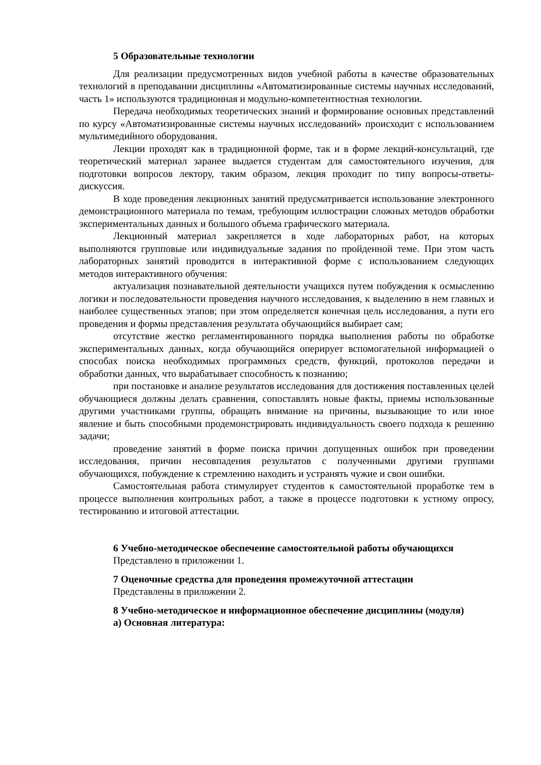5 Образовательные технологии
Для реализации предусмотренных видов учебной работы в качестве образовательных технологий в преподавании дисциплины «Автоматизированные системы научных исследований, часть 1» используются традиционная и модульно-компетентностная технологии.
Передача необходимых теоретических знаний и формирование основных представлений по курсу «Автоматизированные системы научных исследований» происходит с использованием мультимедийного оборудования.
Лекции проходят как в традиционной форме, так и в форме лекций-консультаций, где теоретический материал заранее выдается студентам для самостоятельного изучения, для подготовки вопросов лектору, таким образом, лекция проходит по типу вопросы-ответы-дискуссия.
В ходе проведения лекционных занятий предусматривается использование электронного демонстрационного материала по темам, требующим иллюстрации сложных методов обработки экспериментальных данных и большого объема графического материала.
Лекционный материал закрепляется в ходе лабораторных работ, на которых выполняются групповые или индивидуальные задания по пройденной теме. При этом часть лабораторных занятий проводится в интерактивной форме с использованием следующих методов интерактивного обучения:
актуализация познавательной деятельности учащихся путем побуждения к осмыслению логики и последовательности проведения научного исследования, к выделению в нем главных и наиболее существенных этапов; при этом определяется конечная цель исследования, а пути его проведения и формы представления результата обучающийся выбирает сам;
отсутствие жестко регламентированного порядка выполнения работы по обработке экспериментальных данных, когда обучающийся оперирует вспомогательной информацией о способах поиска необходимых программных средств, функций, протоколов передачи и обработки данных, что вырабатывает способность к познанию;
при постановке и анализе результатов исследования для достижения поставленных целей обучающиеся должны делать сравнения, сопоставлять новые факты, приемы использованные другими участниками группы, обращать внимание на причины, вызывающие то или иное явление и быть способными продемонстрировать индивидуальность своего подхода к решению задачи;
проведение занятий в форме поиска причин допущенных ошибок при проведении исследования, причин несовпадения результатов с полученными другими группами обучающихся, побуждение к стремлению находить и устранять чужие и свои ошибки.
Самостоятельная работа стимулирует студентов к самостоятельной проработке тем в процессе выполнения контрольных работ, а также в процессе подготовки к устному опросу, тестированию и итоговой аттестации.
6 Учебно-методическое обеспечение самостоятельной работы обучающихся
Представлено в приложении 1.
7 Оценочные средства для проведения промежуточной аттестации
Представлены в приложении 2.
8 Учебно-методическое и информационное обеспечение дисциплины (модуля)
а) Основная литература: